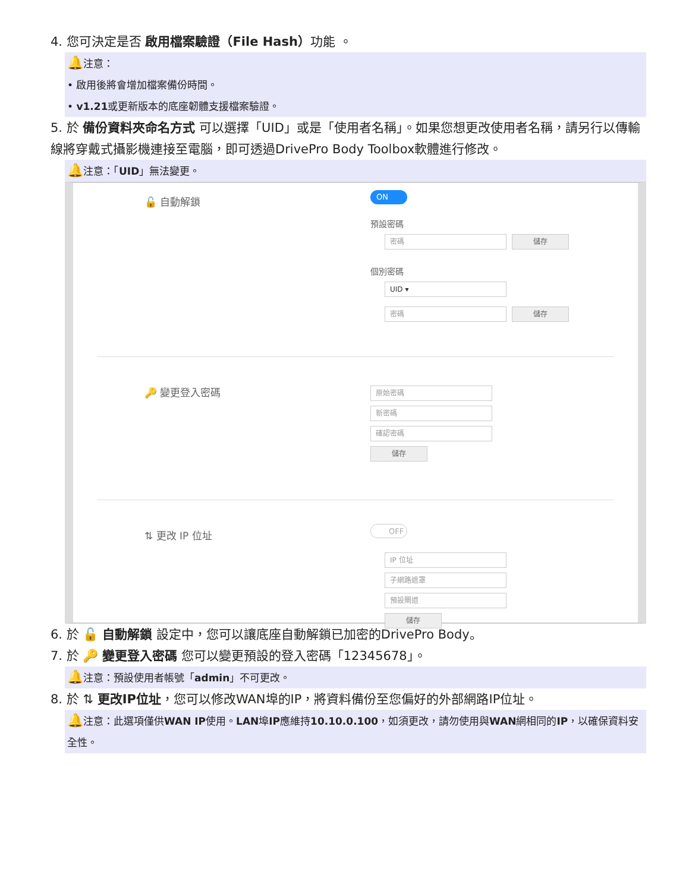4. 您可決定是否 啟用檔案驗證（File Hash）功能 。
🔔注意：
• 啟用後將會增加檔案備份時間。
• v1.21或更新版本的底座韌體支援檔案驗證。
5. 於 備份資料夾命名方式 可以選擇「UID」或是「使用者名稱」。如果您想更改使用者名稱，請另行以傳輸線將穿戴式攝影機連接至電腦，即可透過DrivePro Body Toolbox軟體進行修改。
🔔注意：「UID」無法變更。
🔓 自動解鎖
ON
預設密碼
密碼
儲存
個別密碼
UID ▾
密碼
儲存
🔑 變更登入密碼
原始密碼
新密碼
確認密碼
儲存
⇅ 更改 IP 位址
OFF
IP 位址
子網路遮罩
預設閘道
儲存
6. 於 🔓 自動解鎖 設定中，您可以讓底座自動解鎖已加密的DrivePro Body。
7. 於 🔑 變更登入密碼 您可以變更預設的登入密碼「12345678」。
🔔注意：預設使用者帳號「admin」不可更改。
8. 於 ⇅ 更改IP位址，您可以修改WAN埠的IP，將資料備份至您偏好的外部網路IP位址。
🔔注意：此選項僅供WAN IP使用。LAN埠IP應維持10.10.0.100，如須更改，請勿使用與WAN網相同的IP，以確保資料安全性。